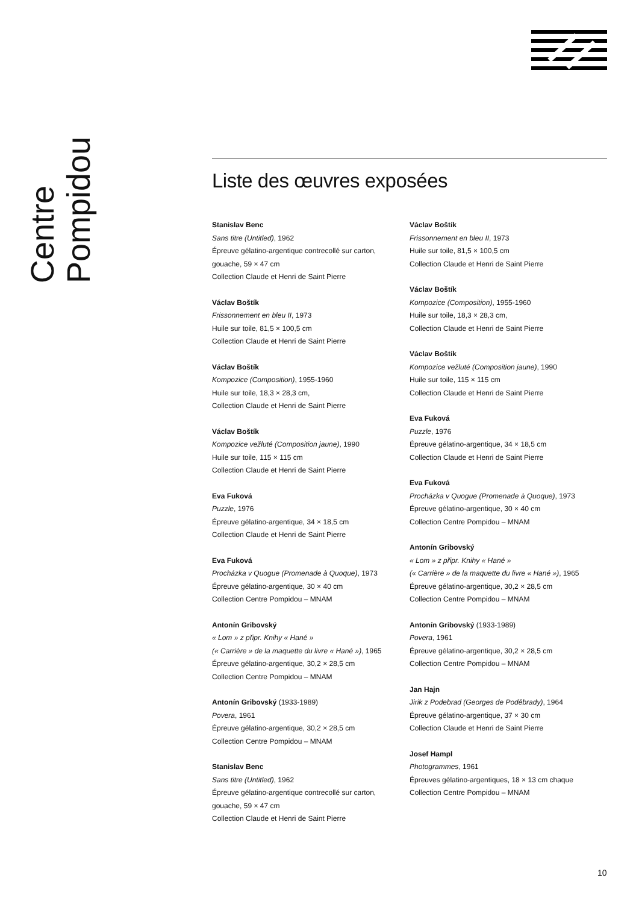Centre Pompidou
Liste des œuvres exposées
Stanislav Benc
Sans titre (Untitled), 1962
Épreuve gélatino-argentique contrecollé sur carton,
gouache, 59 × 47 cm
Collection Claude et Henri de Saint Pierre
Václav Boštík
Frissonnement en bleu II, 1973
Huile sur toile, 81,5 × 100,5 cm
Collection Claude et Henri de Saint Pierre
Václav Boštík
Kompozice (Composition), 1955-1960
Huile sur toile, 18,3 × 28,3 cm,
Collection Claude et Henri de Saint Pierre
Václav Boštík
Kompozice vežluté (Composition jaune), 1990
Huile sur toile, 115 × 115 cm
Collection Claude et Henri de Saint Pierre
Eva Fuková
Puzzle, 1976
Épreuve gélatino-argentique, 34 × 18,5 cm
Collection Claude et Henri de Saint Pierre
Eva Fuková
Procházka v Quogue (Promenade à Quoque), 1973
Épreuve gélatino-argentique, 30 × 40 cm
Collection Centre Pompidou – MNAM
Antonín Gribovský
« Lom » z připr. Knihy « Hané »
(« Carrière » de la maquette du livre « Hané »), 1965
Épreuve gélatino-argentique, 30,2 × 28,5 cm
Collection Centre Pompidou – MNAM
Antonín Gribovský (1933-1989)
Povera, 1961
Épreuve gélatino-argentique, 30,2 × 28,5 cm
Collection Centre Pompidou – MNAM
Stanislav Benc
Sans titre (Untitled), 1962
Épreuve gélatino-argentique contrecollé sur carton,
gouache, 59 × 47 cm
Collection Claude et Henri de Saint Pierre
Václav Boštík
Frissonnement en bleu II, 1973
Huile sur toile, 81,5 × 100,5 cm
Collection Claude et Henri de Saint Pierre
Václav Boštík
Kompozice (Composition), 1955-1960
Huile sur toile, 18,3 × 28,3 cm,
Collection Claude et Henri de Saint Pierre
Václav Boštík
Kompozice vežluté (Composition jaune), 1990
Huile sur toile, 115 × 115 cm
Collection Claude et Henri de Saint Pierre
Eva Fuková
Puzzle, 1976
Épreuve gélatino-argentique, 34 × 18,5 cm
Collection Claude et Henri de Saint Pierre
Eva Fuková
Procházka v Quogue (Promenade à Quoque), 1973
Épreuve gélatino-argentique, 30 × 40 cm
Collection Centre Pompidou – MNAM
Antonín Gribovský
« Lom » z připr. Knihy « Hané »
(« Carrière » de la maquette du livre « Hané »), 1965
Épreuve gélatino-argentique, 30,2 × 28,5 cm
Collection Centre Pompidou – MNAM
Antonín Gribovský (1933-1989)
Povera, 1961
Épreuve gélatino-argentique, 30,2 × 28,5 cm
Collection Centre Pompidou – MNAM
Jan Hajn
Jirik z Podebrad (Georges de Poděbrady), 1964
Épreuve gélatino-argentique, 37 × 30 cm
Collection Claude et Henri de Saint Pierre
Josef Hampl
Photogrammes, 1961
Épreuves gélatino-argentiques, 18 × 13 cm chaque
Collection Centre Pompidou – MNAM
10